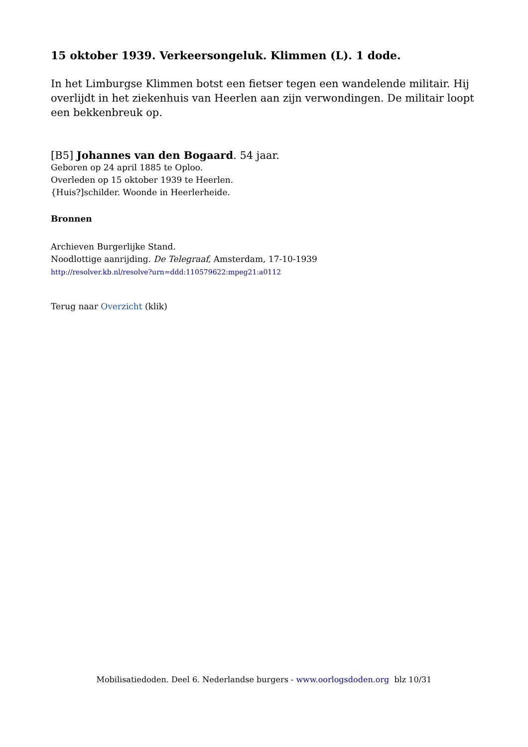15 oktober 1939. Verkeersongeluk. Klimmen (L). 1 dode.
In het Limburgse Klimmen botst een fietser tegen een wandelende militair. Hij overlijdt in het ziekenhuis van Heerlen aan zijn verwondingen. De militair loopt een bekkenbreuk op.
[B5] Johannes van den Bogaard. 54 jaar.
Geboren op 24 april 1885 te Oploo.
Overleden op 15 oktober 1939 te Heerlen.
{Huis?]schilder. Woonde in Heerlerheide.
Bronnen
Archieven Burgerlijke Stand.
Noodlottige aanrijding. De Telegraaf, Amsterdam, 17-10-1939
http://resolver.kb.nl/resolve?urn=ddd:110579622:mpeg21:a0112
Terug naar Overzicht (klik)
Mobilisatiedoden. Deel 6. Nederlandse burgers - www.oorlogsdoden.org blz 10/31